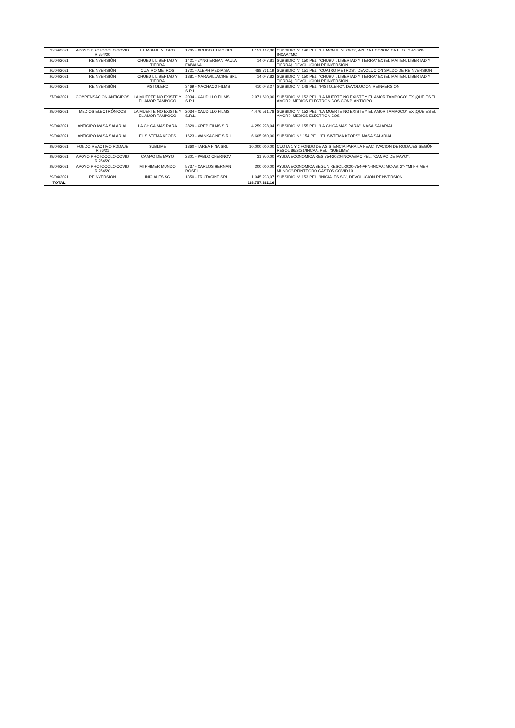| 23/04/2021 | APOYO PROTOCOLO COVID R 754/20 | EL MONJE NEGRO | 1205 - CRUDO FILMS SRL | 1.151.162,86 | SUBSIDIO N° 146 PEL. "EL MONJE NEGRO", AYUDA ECONOMICA RES. 754/2020-INCAA#MC |
| 26/04/2021 | REINVERSIÓN | CHUBUT, LIBERTAD Y TIERRA | 1421 - ZYNGIERMAN PAULA FABIANA | 14.047,81 | SUBSIDIO N° 150 PEL. "CHUBUT, LIBERTAD Y TIERRA" EX (EL MAITEN, LIBERTAD Y TIERRA), DEVOLUCION REINVERSION |
| 26/04/2021 | REINVERSIÓN | CUATRO METROS | 1721 - ALEPH MEDIA SA | 488.731,19 | SUBSIDIO N° 151 PEL. "CUATRO METROS", DEVOLUCION SALDO DE REINVERSION |
| 26/04/2021 | REINVERSIÓN | CHUBUT, LIBERTAD Y TIERRA | 1381 - MARAVILLACINE SRL | 14.047,82 | SUBSIDIO N° 150 PEL. "CHUBUT, LIBERTAD Y TIERRA" EX (EL MAITEN, LIBERTAD Y TIERRA), DEVOLUCION REINVERSION |
| 26/04/2021 | REINVERSIÓN | PISTOLERO | 3469 - MACHACO FILMS S.R.L. | 410.043,27 | SUBSIDIO N° 148 PEL. "PISTOLERO", DEVOLUCION REINVERSION |
| 27/04/2021 | COMPENSACIÓN ANTICIPOS | LA MUERTE NO EXISTE Y EL AMOR TAMPOCO | 2034 - CAUDILLO FILMS S.R.L. | 2.971.600,00 | SUBSIDIO N° 152 PEL. "LA MUERTE NO EXISTE Y EL AMOR TAMPOCO" EX ¡QUE ES EL AMOR?, MEDIOS ELECTRONICOS.COMP. ANTICIPO |
| 29/04/2021 | MEDIOS ELECTRÓNICOS | LA MUERTE NO EXISTE Y EL AMOR TAMPOCO | 2034 - CAUDILLO FILMS S.R.L. | 4.476.581,78 | SUBSIDIO N° 152 PEL. "LA MUERTE NO EXISTE Y EL AMOR TAMPOCO" EX ¡QUE ES EL AMOR?, MEDIOS ELECTRONICOS |
| 29/04/2021 | ANTICIPO MASA SALARIAL | LA CHICA MÁS RARA | 2829 - CREP FILMS S.R.L. | 4.259.278,94 | SUBSIDIO N° 155 PEL. "LA CHICA MAS RARA", MASA SALARIAL |
| 29/04/2021 | ANTICIPO MASA SALARIAL | EL SISTEMA KEOPS | 1623 - WANKACINE S.R.L. | 6.605.980,00 | SUBSIDIO N ° 154 PEL. "EL SISTEMA KEOPS". MASA SALARIAL |
| 29/04/2021 | FONDO REACTIVO RODAJE R 86/21 | SUBLIME | 1360 - TAREA FINA SRL | 10.000.000,00 | CUOTA 1 Y 2 FONDO DE ASISTENCIA PARA LA REACTIVACION DE RODAJES SEGÚN RESOL 86/2021/INCAA, PEL. "SUBLIME" |
| 29/04/2021 | APOYO PROTOCOLO COVID R 754/20 | CAMPO DE MAYO | 2801 - PABLO CHERNOV | 31.970,00 | AYUDA ECONOMICA RES 754-2020-INCAA#MC PEL. "CAMPO DE MAYO". |
| 29/04/2021 | APOYO PROTOCOLO COVID R 754/20 | MI PRIMER MUNDO | 5737 - CARLOS HERNAN ROSELLI | 200.000,00 | AYUDA ECONOMICA SEGÚN RESOL-2020-754-APN-INCAA#MC-Art. 2°- "MI PRIMER MUNDO"-REINTEGRO GASTOS COVID 19 |
| 29/04/2021 | REINVERSIÓN | INICIALES SG | 1350 - FRUTACINE SRL | 1.045.233,07 | SUBSIDIO N° 153 PEL. "INICIALES SG", DEVOLUCION REINVERSION |
| TOTAL | | | | 118.757.382,16 | |